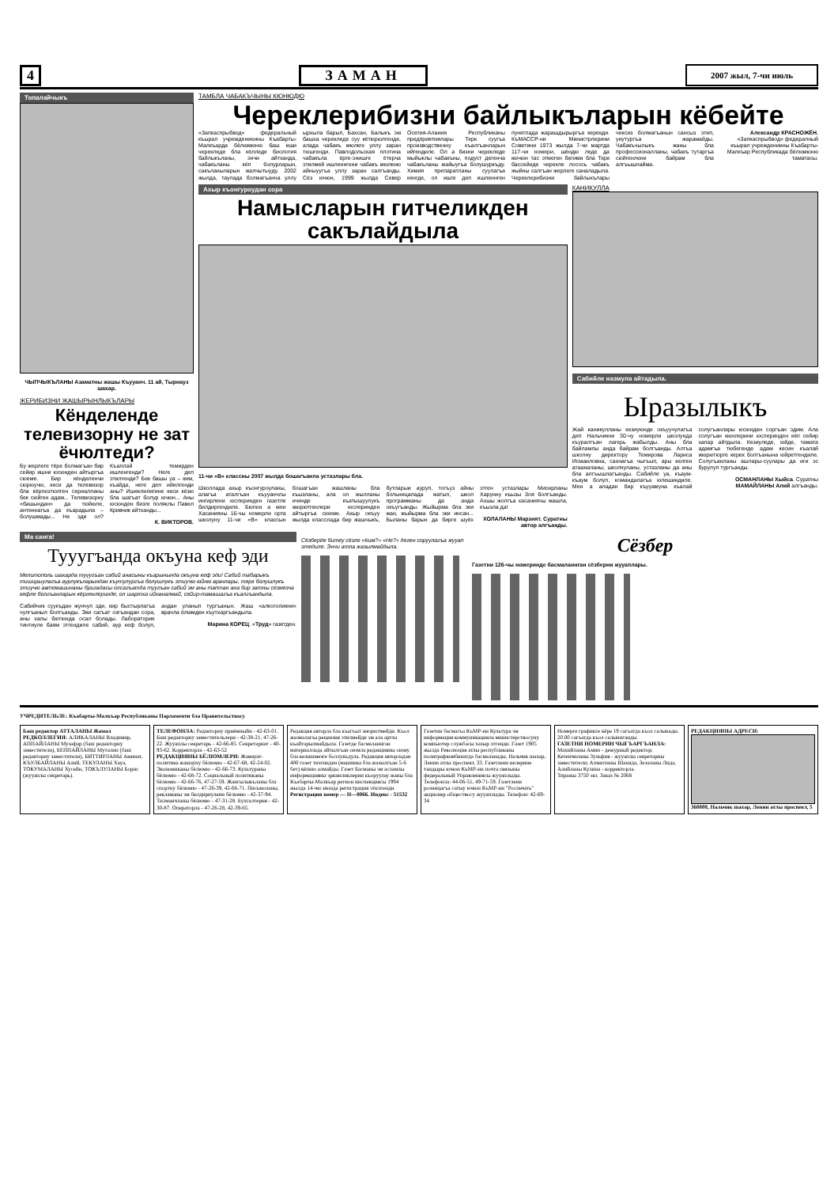4 ЗАМАН 2007 жыл, 7-чи июль
Топалайчыкъ
ЧЫПЧЫКЪЛАНЫ Азаматны жашы Къууанч. 11 ай, Тырнауз шахар.
ЖЕРИБИЗНИ ЖАШЫРЫНЛЫКЪЛАРЫ
Кёнделенде телевизорну не зат ёчюлтеди?
Бу жерлеге тёре болмагъан бир сейир ишни юсюнден айтыргъа сюеме. Бир кёнделенчи сюрюучю, кеси да телевизор бла кёргюзтюлген сериалланы бек сюйген адам... Телевизорну «башындан» да тюйюле, антеннагъа да къарадыла – болушмады... Не эди ол? Къаллай темирден ишленгенди? Неге деп этилгенди? Бек башы уа – ким, къайда, неге деп ийилгенди аны? Ишеклилигине кеси кёзю бла шагъат болур ючюн... Аны юсюнден бизге поляклы Павел Кривчик айтханды...
К. ВИКТОРОВ.
ТАМБЛА ЧАБАКЪЧЫНЫ КЮНЮДЮ
Череклерибизни байлыкъларын кёбейте
«Запкаспрыбвод» федеральный къырал учреждениеины Къабарты-Малкъарда бёлюмюню баш иши черекледе бла кёлледе биология байлыкъланы, энчи айтханда, чабакъланы кёп болурларын, сакъланыларын жалчытыуду. 2002 жылда, таулада болмагъанча уллу ырхыла барып, Бахсан, Балыкъ эм башха черекледе суу кётюрюлгенде, алада чабакъ мюлкге уллу заран тюшгенди. Павлодольская плотина чабакъла ёрге-энишге ётерча этилмей ишленнгени чабакъ мюлкню айныуугъа уллу заран салгъанды. Сёз ючюн, 1999 жылда Север Осетия-Алания Республиканы предприятиялары Терк суугъа производственну къалгъанларын ийгендиле. Ол а бизни черекледе мыйыклы чабакъны, подуст дегенча чабакъланы жайыугъа болушуркъду. Химия препаратланы суулагъа кенгде, ол ишге деп ишленнген пунктлада жарашдырыргъа керекди. КъМАССР-ни Министрлерини Советини 1973 жылда 7-чи мартда 117-чи номери, шёндю леде да кючюн тас этмеген бегими бла Терк бассейнде черекле лосось чабакъ жыйны салгъан жерлеге саналадыла. Череклерибизни байлыкълары чексиз болмагъанын сансыз этип, унутургъа жарамайды. Чабакъчылыкъ жаны бла профессионалланы, чабакъ тутаргъа сюйгенлени байрам бла алгъышлайма.
Александр КРАСНОЖЁН, «Запкаспрыбвод» федералный къырал учреждениины Къабарты-Малкъар Республикада бёлюмюню таматасы.
Ахыр къонгуроудан сора
Намысларын гитчеликден сакълайдыла
11-чи «В» классны 2007 жылда бошагъанла устазлары бла.
Школлада ахыр къонгуроуланы, алагъа аталгъан къууанчлы ингирлени юслеринден газетле билдиргендиле. Бюгюн а мен Хасанияны 16-чы номерли орта школуну 11-чи «В» классын бошагъан жашланы бла къызланы, ала ол жылланы ичинде къатышуулукъ жюрютгенлери юслеринден айтыргъа сюеме. Ахыр окъуу жылда класслада бир жашчыкъ, бутларыи ауруп, тогъуз айны больницалада жатып, школ программаны да анда окъугъанды. Жыйырма бла эки жан, жыйырма бла эки инсан... Быланы барын да бирге шуёх этген устазлары Мисирланы Харунну къызы Зоя болгъанды. Ахшы жолгъа хасаниячы жашла, къызла да!
ХОЛАЛАНЫ Марзият. Суратны автор алгъанды.
КАНИКУЛЛА
Сабийле назмула айтадыла.
Ыразылыкъ
Жай каникулланы кезиуюнде окъуучулагъа деп Нальчикни 30-чу номерли школунда къуралгъан лагерь жабылды. Аны бла байламлы анда байрам болгъанды. Алгъа школну директору Темирова Лариса Исмаиловна, сахнагъа чыгъып, ары келген атааналаны, школчуланы, устазланы да аны бла алгъышлагъанды. Сабийле уа, къаум-къаум болуп, командалагъа юлешиндиле. Мен а аладан бир къууамуна къалай солугъанлары юсюнден соргъан эдим. Ала солугъан кюнлерини юслеринден кёп сейир хапар айтдыла. Кезиуледе, юйде, тамата адамгъа тюбегенде адам кесин къалай жюрютюрге керек болгъанына юйретгендиле. Солугъанланы ашлары-суулары да иги эс бурулуп тургъанды.
ОСМАНЛАНЫ Хыйса. Суратны МАМАЙЛАНЫ Алий алгъанды.
Ма санга!
Тууугъанда окъуна кеф эди
Мелитополь шахарда тууугъан сабий анасыны къарынында окъуна кеф эди! Сабий табарыкъ тиширыулагъа аурлукъларындан къутулургъа болушлукъ этиучю юйню врачлары, терк болушлукъ этиучю автомашинаны бригадасы олсагъатда туугъан сабий эм аны таптан ана бир затны сезмезча кефле болгъанларын кёргенлеринде, ол шартха ийнаналмай, сейир-тамашагъа къалгъандыла.
Сабийчик суукъдан жунчуп эди, кир быстырлагъа чулгъаныл болгъанды. Эки сагъат озгъандан сора, аны халы бютюнда осал болады. Лабораторие тинтиуле баям этгендиле сабий, аур кеф болуп, андан уланып тургъанын. Жаш «алкоголикни» врачла ёлюмден къутхаргъандыла.
Марина КОРЕЦ. «Труд» газетден.
Сёзберде битеу сёзле «Ким?» «Не?» деген соруулагъа жууап этедиле. Энчи атла жазылмайдыла.
Сёзбер
Газетни 126-чы номеринде басмаланнган сёзберни жууаплары.
УЧРЕДИТЕЛЬЛЕ: Къабарты-Малкъар Республиканы Парламенти бла Правительствосу
Баш редактор АТТАЛАНЫ Жамал
РЕДКОЛЛЕГИЯ: АЛИКАЛАНЫ Владимир, АППАЙЛАНЫ Музафар (баш редакторну заместители), БЕППАЙЛАНЫ Муталип (баш редакторну заместители), БИТТИРЛАНЫ Аминат, КЪУЛБАЙЛАНЫ Алий, ТЕКУЛАНЫ Хауа, ТОКУМАЛАНЫ Хусейн, ТОКЪЛУЛАНЫ Борис (жууаплы секретарь).
ТЕЛЕФОНЛА: Редакторну приёмныйи - 42-63-01. Баш редакторну заместительлери - 42-38-21, 47-26-22. Жууаплы секретарь - 42-66-85. Секретариат - 40-93-62. Корректорла - 42-63-52
РЕДАКЦИЯНЫ БЁЛЮМЛЕРИ: Жамауат-политика жашауну бёлюмю - 42-67-68, 42-24-02. Экономиканы бёлюмю - 42-66-73. Культураны бёлюмю - 42-68-72. Социальный политиканы бёлюмю - 42-66-76, 47-27-59. Жангылыкъланы бла спортну бёлюмю - 47-26-39, 42-66-71. Письмоланы, рекламаны эм билдириулени бёлюмю - 42-37-94. Тилманчланы бёлюмю - 47-31-28. Бухгалтерия - 42-30-87. Операторла - 47-26-28, 42-39-65.
Редакция авторла бла къагъыт жюрютмейди. Къол жазмалагъа рецензия этилмейди эм ала артха къайтарылмайдыла. Газетде басмаланнган материаллада айтылгъан оюмла редакцияны оюму бла келишмезге боллукъдула. Редакция авторладан 400 газет тизгинден (машинка бла жазылгъан 5-6 бет) кёпню алмайды. Газет Басманы эм асламлы информацияны эркинликлерин къоруулау жаны бла Къабарты-Малкъар регион инспекциясы 1994 жылда 14-чю июнда регистрация этилгенди. Регистрация номер — Н—0066. Индекс - 51532
Газетни басмагъа КъМР-ни Культура эм информация коммуникацияла министерствосуну компьютер службасы хазыр этгенди. Газет 1905 жылда Революция атлы республиканы полиграфкомбинатда басмаланады, Нальчик шахар, Ленин атлы проспект, 33. Газетлени иелерине тандыры ючюн КъМР-ни почта связыны федеральный Управлениясы жууаплыды. Телефонла: 44-06-51, 49-71-59. Газетлени розницагъа сатыу ючюн КъМР-ни "Роспечать" акционер обществосу жууаплыды. Телефон: 42-69-34
Номерге графикге кёре 19 сагъатда къол салынады. 20.00 сагъатда къол салыннганды.
ГАЗЕТНИ НОМЕРИН ЧЫГЪАРГЪАНЛА: Махийланы Амин - дежурный редактор; Кетенчиланы Зульфия - жууаплы секретарны заместители; Ахматланы Шахида, Зезаланы Лида, Алийланы Кулина - корректорла.
Тиражы 3750 экз. Заказ № 2068
РЕДАКЦИЯНЫ АДРЕСИ:
360000, Нальчик шахар, Ленин атлы проспект, 5